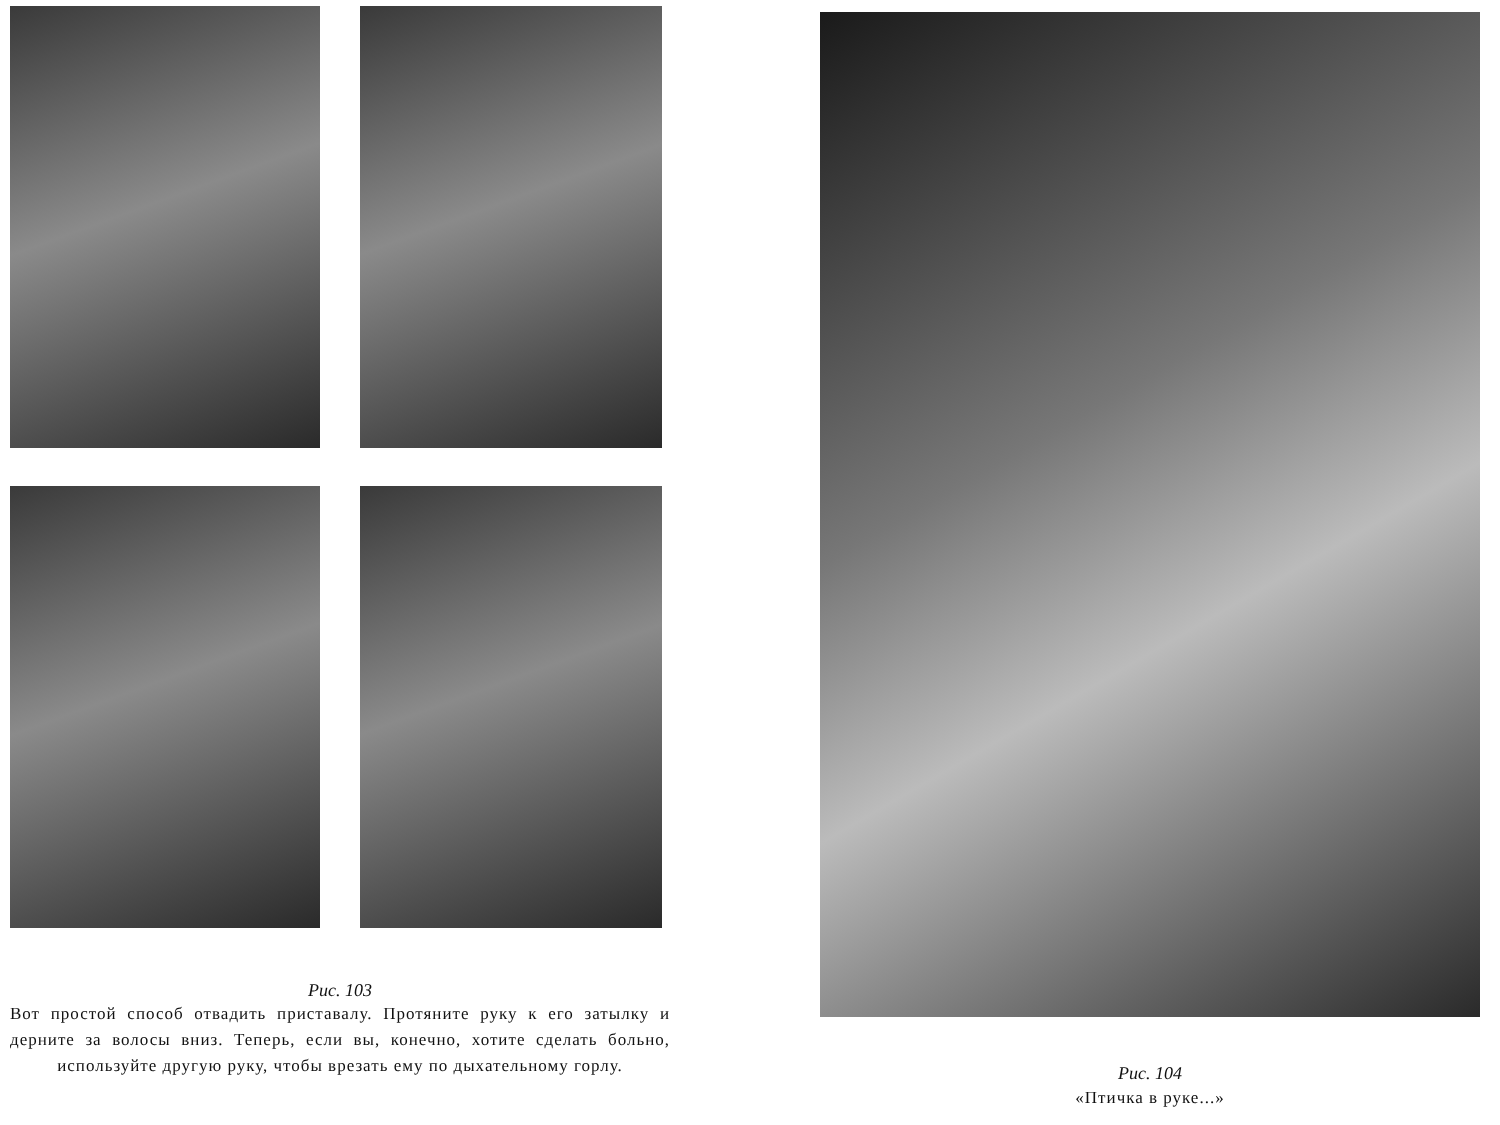Рис. 103
Вот простой способ отвадить приставалу. Протяните руку к его затылку и дерните за волосы вниз. Теперь, если вы, конечно, хотите сделать больно, используйте другую руку, чтобы врезать ему по дыхательному горлу.
Рис. 104
«Птичка в руке...»